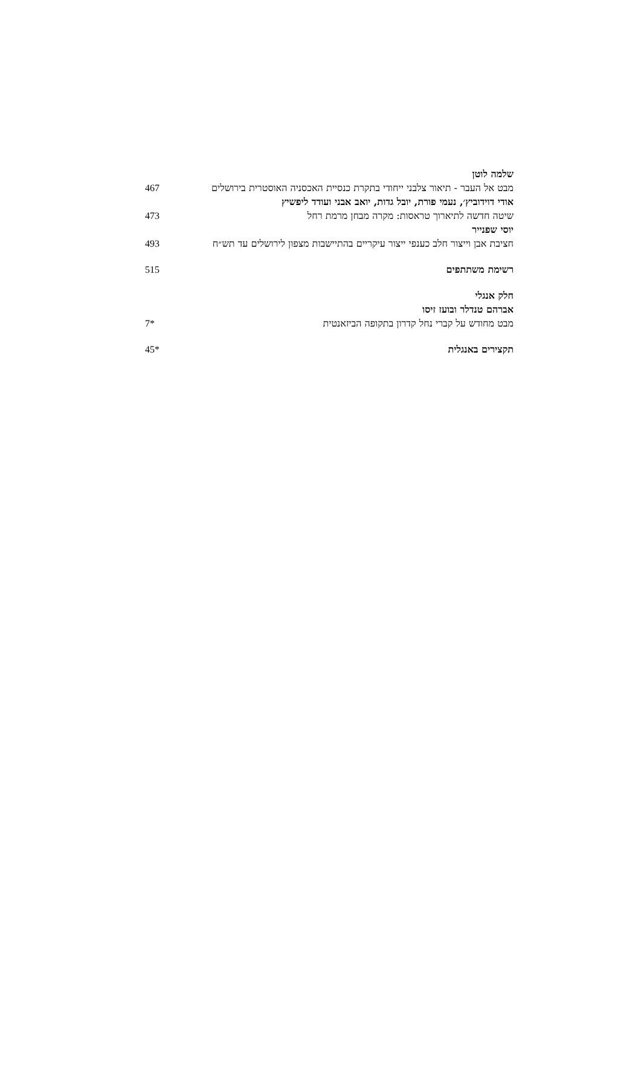שלמה לוטן
מבט אל העבר - תיאור צלבני ייחודי בתקרת כנסיית האכסניה האוסטרית בירושלים
467
אודי דוידוביץ׳, נעמי פורת, יובל גדות, יואב אבני ועודד ליפשיץ
שיטה חדשה לתיארוך טראסות: מקרה מבחן מרמת רחל 473
יוסי שפנייר
חציבת אבן וייצור חלב כענפי ייצור עיקריים בהתיישבות מצפון לירושלים עד תש״ח
493
רשימת משתתפים 515
חלק אנגלי
אברהם טנדלר ובועז זיסו
מבט מחודש על קברי נחל קדרון בתקופה הביזאנטית 7*
תקצירים באנגלית 45*